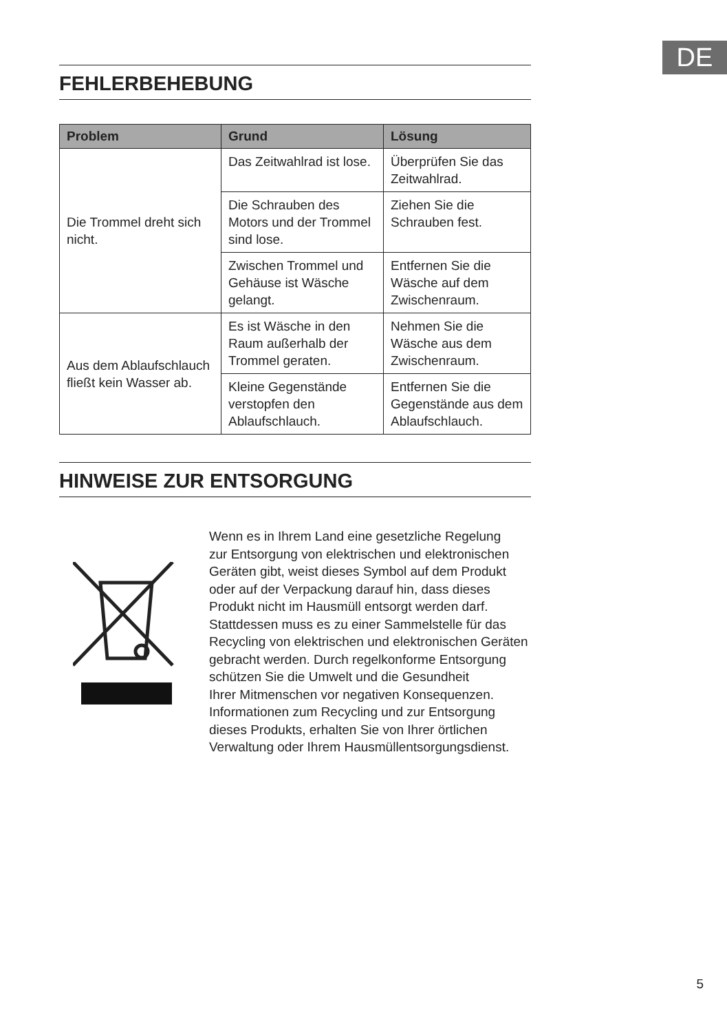DE
FEHLERBEHEBUNG
| Problem | Grund | Lösung |
| --- | --- | --- |
| Die Trommel dreht sich nicht. | Das Zeitwahlrad ist lose. | Überprüfen Sie das Zeitwahlrad. |
| | Die Schrauben des Motors und der Trommel sind lose. | Ziehen Sie die Schrauben fest. |
| | Zwischen Trommel und Gehäuse ist Wäsche gelangt. | Entfernen Sie die Wäsche auf dem Zwischenraum. |
| Aus dem Ablaufschlauch fließt kein Wasser ab. | Es ist Wäsche in den Raum außerhalb der Trommel geraten. | Nehmen Sie die Wäsche aus dem Zwischenraum. |
| | Kleine Gegenstände verstopfen den Ablaufschlauch. | Entfernen Sie die Gegenstände aus dem Ablaufschlauch. |
HINWEISE ZUR ENTSORGUNG
Wenn es in Ihrem Land eine gesetzliche Regelung
zur Entsorgung von elektrischen und elektronischen
Geräten gibt, weist dieses Symbol auf dem Produkt
oder auf der Verpackung darauf hin, dass dieses
Produkt nicht im Hausmüll entsorgt werden darf.
Stattdessen muss es zu einer Sammelstelle für das
Recycling von elektrischen und elektronischen Geräten
gebracht werden. Durch regelkonforme Entsorgung
schützen Sie die Umwelt und die Gesundheit
Ihrer Mitmenschen vor negativen Konsequenzen.
Informationen zum Recycling und zur Entsorgung
dieses Produkts, erhalten Sie von Ihrer örtlichen
Verwaltung oder Ihrem Hausmüllentsorgungsdienst.
5